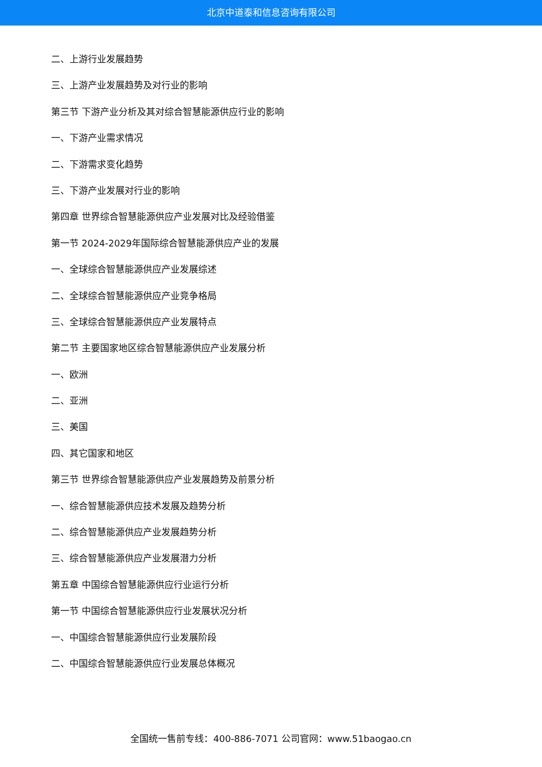北京中道泰和信息咨询有限公司
二、上游行业发展趋势
三、上游产业发展趋势及对行业的影响
第三节 下游产业分析及其对综合智慧能源供应行业的影响
一、下游产业需求情况
二、下游需求变化趋势
三、下游产业发展对行业的影响
第四章 世界综合智慧能源供应产业发展对比及经验借鉴
第一节 2024-2029年国际综合智慧能源供应产业的发展
一、全球综合智慧能源供应产业发展综述
二、全球综合智慧能源供应产业竞争格局
三、全球综合智慧能源供应产业发展特点
第二节 主要国家地区综合智慧能源供应产业发展分析
一、欧洲
二、亚洲
三、美国
四、其它国家和地区
第三节 世界综合智慧能源供应产业发展趋势及前景分析
一、综合智慧能源供应技术发展及趋势分析
二、综合智慧能源供应产业发展趋势分析
三、综合智慧能源供应产业发展潜力分析
第五章 中国综合智慧能源供应行业运行分析
第一节 中国综合智慧能源供应行业发展状况分析
一、中国综合智慧能源供应行业发展阶段
二、中国综合智慧能源供应行业发展总体概况
全国统一售前专线：400-886-7071 公司官网：www.51baogao.cn